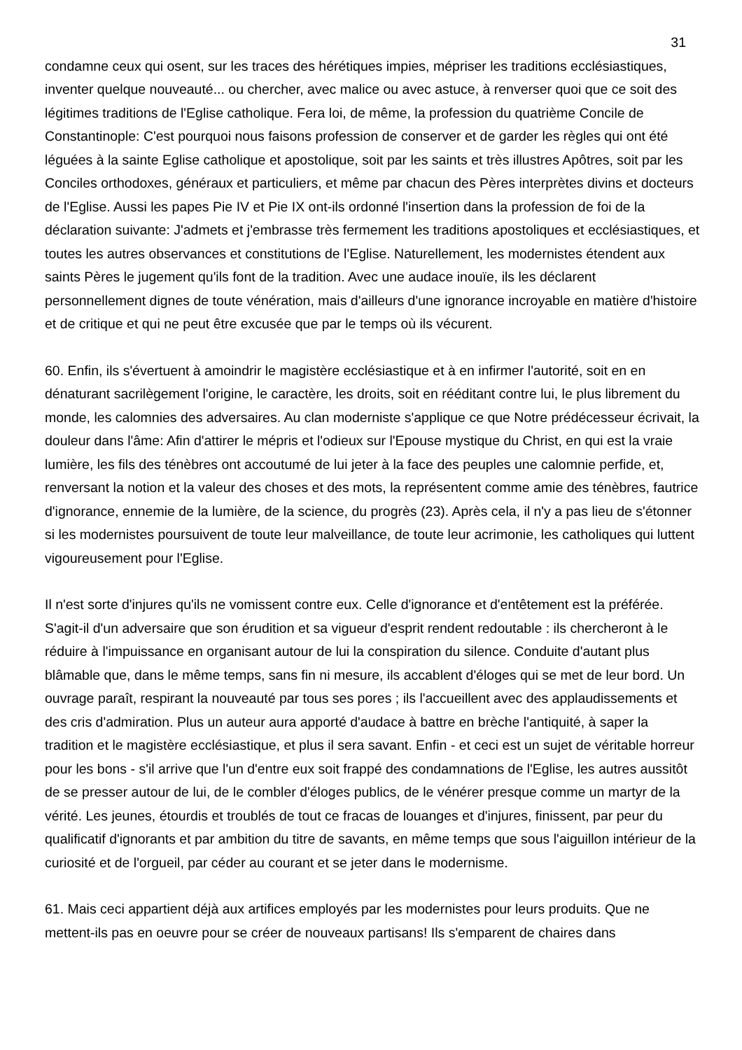31
condamne ceux qui osent, sur les traces des hérétiques impies, mépriser les traditions ecclésiastiques, inventer quelque nouveauté... ou chercher, avec malice ou avec astuce, à renverser quoi que ce soit des légitimes traditions de l'Eglise catholique. Fera loi, de même, la profession du quatrième Concile de Constantinople: C'est pourquoi nous faisons profession de conserver et de garder les règles qui ont été léguées à la sainte Eglise catholique et apostolique, soit par les saints et très illustres Apôtres, soit par les Conciles orthodoxes, généraux et particuliers, et même par chacun des Pères interprètes divins et docteurs de l'Eglise. Aussi les papes Pie IV et Pie IX ont-ils ordonné l'insertion dans la profession de foi de la déclaration suivante: J'admets et j'embrasse très fermement les traditions apostoliques et ecclésiastiques, et toutes les autres observances et constitutions de l'Eglise. Naturellement, les modernistes étendent aux saints Pères le jugement qu'ils font de la tradition. Avec une audace inouïe, ils les déclarent personnellement dignes de toute vénération, mais d'ailleurs d'une ignorance incroyable en matière d'histoire et de critique et qui ne peut être excusée que par le temps où ils vécurent.
60. Enfin, ils s'évertuent à amoindrir le magistère ecclésiastique et à en infirmer l'autorité, soit en en dénaturant sacrilègement l'origine, le caractère, les droits, soit en rééditant contre lui, le plus librement du monde, les calomnies des adversaires. Au clan moderniste s'applique ce que Notre prédécesseur écrivait, la douleur dans l'âme: Afin d'attirer le mépris et l'odieux sur l'Epouse mystique du Christ, en qui est la vraie lumière, les fils des ténèbres ont accoutumé de lui jeter à la face des peuples une calomnie perfide, et, renversant la notion et la valeur des choses et des mots, la représentent comme amie des ténèbres, fautrice d'ignorance, ennemie de la lumière, de la science, du progrès (23). Après cela, il n'y a pas lieu de s'étonner si les modernistes poursuivent de toute leur malveillance, de toute leur acrimonie, les catholiques qui luttent vigoureusement pour l'Eglise.
Il n'est sorte d'injures qu'ils ne vomissent contre eux. Celle d'ignorance et d'entêtement est la préférée. S'agit-il d'un adversaire que son érudition et sa vigueur d'esprit rendent redoutable : ils chercheront à le réduire à l'impuissance en organisant autour de lui la conspiration du silence. Conduite d'autant plus blâmable que, dans le même temps, sans fin ni mesure, ils accablent d'éloges qui se met de leur bord. Un ouvrage paraît, respirant la nouveauté par tous ses pores ; ils l'accueillent avec des applaudissements et des cris d'admiration. Plus un auteur aura apporté d'audace à battre en brèche l'antiquité, à saper la tradition et le magistère ecclésiastique, et plus il sera savant. Enfin - et ceci est un sujet de véritable horreur pour les bons - s'il arrive que l'un d'entre eux soit frappé des condamnations de l'Eglise, les autres aussitôt de se presser autour de lui, de le combler d'éloges publics, de le vénérer presque comme un martyr de la vérité. Les jeunes, étourdis et troublés de tout ce fracas de louanges et d'injures, finissent, par peur du qualificatif d'ignorants et par ambition du titre de savants, en même temps que sous l'aiguillon intérieur de la curiosité et de l'orgueil, par céder au courant et se jeter dans le modernisme.
61. Mais ceci appartient déjà aux artifices employés par les modernistes pour leurs produits. Que ne mettent-ils pas en oeuvre pour se créer de nouveaux partisans! Ils s'emparent de chaires dans